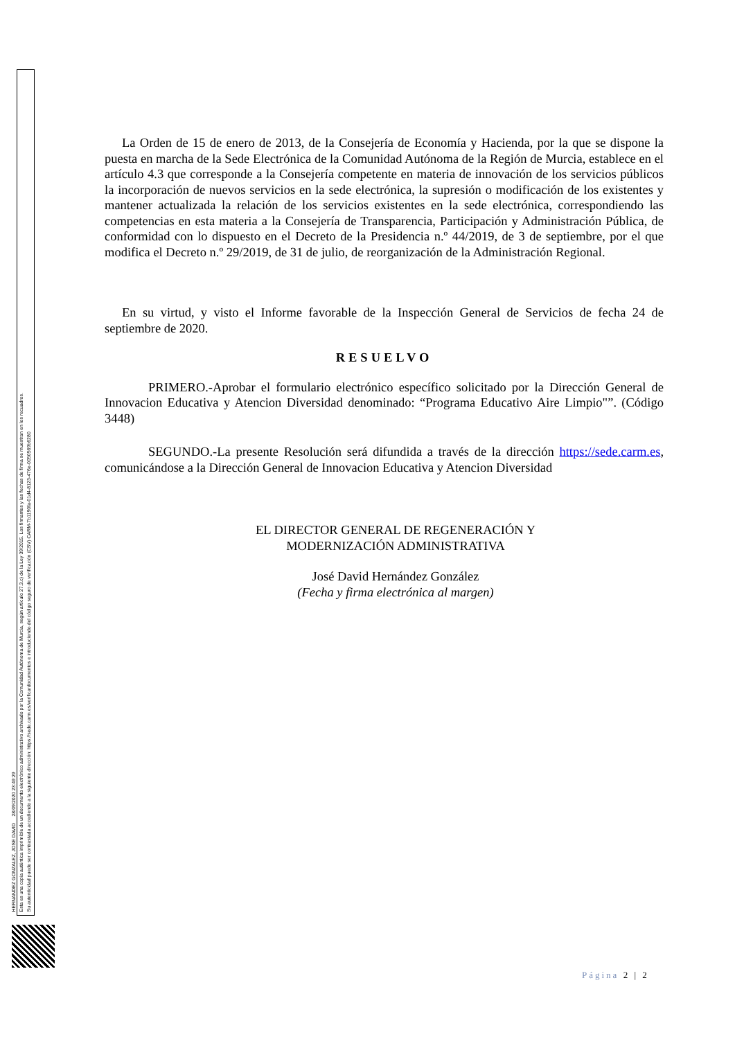HERNANDEZ GONZALEZ, JOSE DAVID 28/09/2020 23:49:29
Esta es una copia auténtica imprimible de un documento electrónico administrativo archivado por la Comunidad Autónoma de Murcia, según artículo 27.3.c) de la Ley 39/2015. Los firmantes y las fechas de firma se muestran en los recuadros.
Su autenticidad puede ser contrastada accediendo a la siguiente dirección: https://sede.carm.es/verificardocumentos e introduciendo del código seguro de verificación (CSV) CARM-7b1190fa-01d4-8123-476e-0050569b6280
La Orden de 15 de enero de 2013, de la Consejería de Economía y Hacienda, por la que se dispone la puesta en marcha de la Sede Electrónica de la Comunidad Autónoma de la Región de Murcia, establece en el artículo 4.3 que corresponde a la Consejería competente en materia de innovación de los servicios públicos la incorporación de nuevos servicios en la sede electrónica, la supresión o modificación de los existentes y mantener actualizada la relación de los servicios existentes en la sede electrónica, correspondiendo las competencias en esta materia a la Consejería de Transparencia, Participación y Administración Pública, de conformidad con lo dispuesto en el Decreto de la Presidencia n.º 44/2019, de 3 de septiembre, por el que modifica el Decreto n.º 29/2019, de 31 de julio, de reorganización de la Administración Regional.
En su virtud, y visto el Informe favorable de la Inspección General de Servicios de fecha 24 de septiembre de 2020.
RESUELVO
PRIMERO.-Aprobar el formulario electrónico específico solicitado por la Dirección General de Innovacion Educativa y Atencion Diversidad denominado: “Programa Educativo Aire Limpio"”. (Código 3448)
SEGUNDO.-La presente Resolución será difundida a través de la dirección https://sede.carm.es, comunicándose a la Dirección General de Innovacion Educativa y Atencion Diversidad
EL DIRECTOR GENERAL DE REGENERACIÓN Y
MODERNIZACIÓN ADMINISTRATIVA
José David Hernández González
(Fecha y firma electrónica al margen)
Página 2 | 2